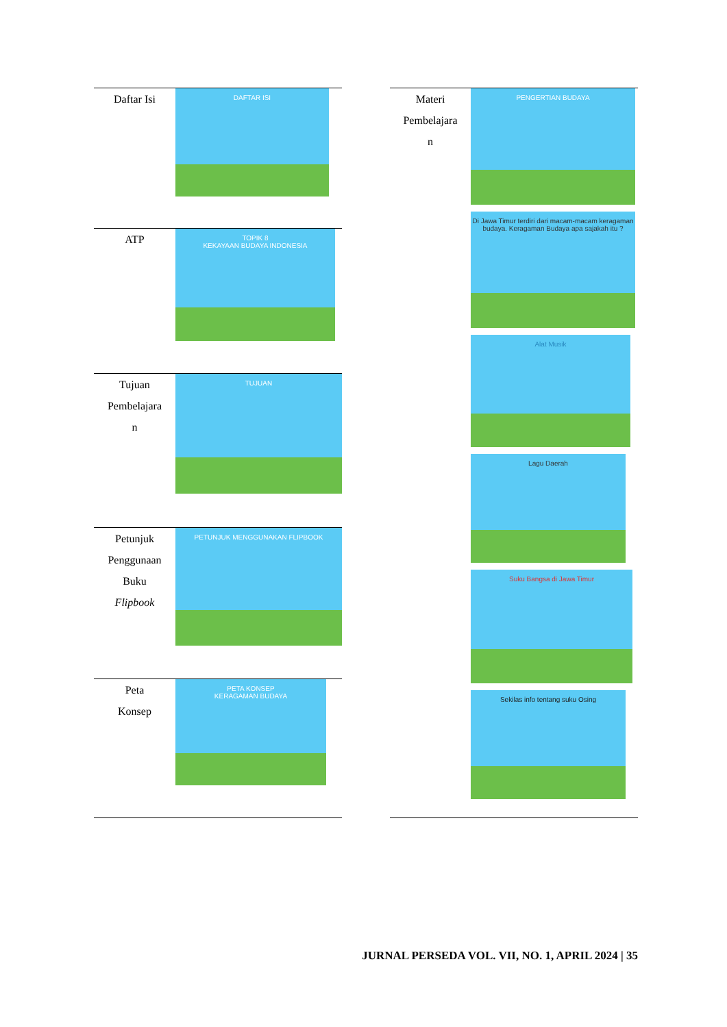| Daftar Isi | DAFTAR ISI |
| ATP | TOPIK 8 KEKAYAAN BUDAYA INDONESIA |
| Tujuan Pembelajara n | TUJUAN |
| Petunjuk Penggunaan Buku Flipbook | PETUNJUK MENGGUNAKAN FLIPBOOK |
| Peta Konsep | PETA KONSEP KERAGAMAN BUDAYA |
| Materi Pembelajara n | PENGERTIAN BUDAYA Di Jawa Timur terdiri dari macam-macam keragaman budaya. Keragaman Budaya apa sajakah itu ? Alat Musik Lagu Daerah Suku Bangsa di Jawa Timur Sekilas info tentang suku Osing |
JURNAL PERSEDA VOL. VII, NO. 1, APRIL 2024 | 35